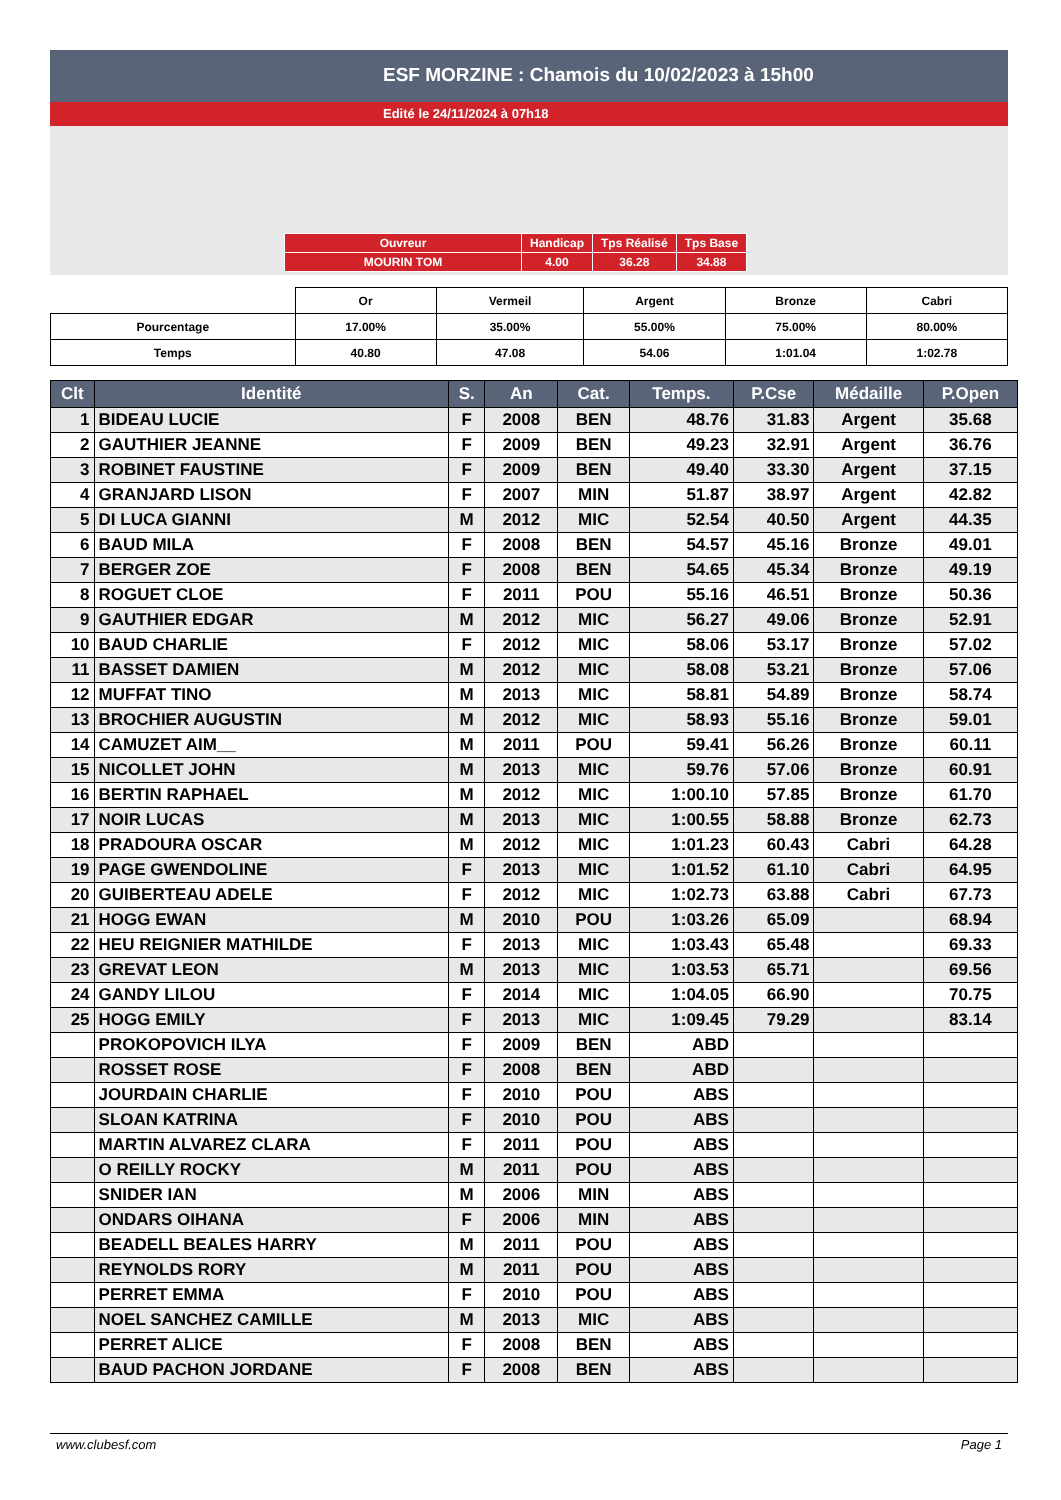ESF MORZINE : Chamois du 10/02/2023 à 15h00
Edité le 24/11/2024 à 07h18
| Ouvreur | Handicap | Tps Réalisé | Tps Base |
| MOURIN TOM | 4.00 | 36.28 | 34.88 |
| | Or | Vermeil | Argent | Bronze | Cabri |
| Pourcentage | 17.00% | 35.00% | 55.00% | 75.00% | 80.00% |
| Temps | 40.80 | 47.08 | 54.06 | 1:01.04 | 1:02.78 |
| Clt | Identité | S. | An | Cat. | Temps. | P.Cse | Médaille | P.Open |
| --- | --- | --- | --- | --- | --- | --- | --- | --- |
| 1 | BIDEAU LUCIE | F | 2008 | BEN | 48.76 | 31.83 | Argent | 35.68 |
| 2 | GAUTHIER JEANNE | F | 2009 | BEN | 49.23 | 32.91 | Argent | 36.76 |
| 3 | ROBINET FAUSTINE | F | 2009 | BEN | 49.40 | 33.30 | Argent | 37.15 |
| 4 | GRANJARD LISON | F | 2007 | MIN | 51.87 | 38.97 | Argent | 42.82 |
| 5 | DI LUCA GIANNI | M | 2012 | MIC | 52.54 | 40.50 | Argent | 44.35 |
| 6 | BAUD MILA | F | 2008 | BEN | 54.57 | 45.16 | Bronze | 49.01 |
| 7 | BERGER ZOE | F | 2008 | BEN | 54.65 | 45.34 | Bronze | 49.19 |
| 8 | ROGUET CLOE | F | 2011 | POU | 55.16 | 46.51 | Bronze | 50.36 |
| 9 | GAUTHIER EDGAR | M | 2012 | MIC | 56.27 | 49.06 | Bronze | 52.91 |
| 10 | BAUD CHARLIE | F | 2012 | MIC | 58.06 | 53.17 | Bronze | 57.02 |
| 11 | BASSET DAMIEN | M | 2012 | MIC | 58.08 | 53.21 | Bronze | 57.06 |
| 12 | MUFFAT TINO | M | 2013 | MIC | 58.81 | 54.89 | Bronze | 58.74 |
| 13 | BROCHIER AUGUSTIN | M | 2012 | MIC | 58.93 | 55.16 | Bronze | 59.01 |
| 14 | CAMUZET AIM__ | M | 2011 | POU | 59.41 | 56.26 | Bronze | 60.11 |
| 15 | NICOLLET JOHN | M | 2013 | MIC | 59.76 | 57.06 | Bronze | 60.91 |
| 16 | BERTIN RAPHAEL | M | 2012 | MIC | 1:00.10 | 57.85 | Bronze | 61.70 |
| 17 | NOIR LUCAS | M | 2013 | MIC | 1:00.55 | 58.88 | Bronze | 62.73 |
| 18 | PRADOURA OSCAR | M | 2012 | MIC | 1:01.23 | 60.43 | Cabri | 64.28 |
| 19 | PAGE GWENDOLINE | F | 2013 | MIC | 1:01.52 | 61.10 | Cabri | 64.95 |
| 20 | GUIBERTEAU ADELE | F | 2012 | MIC | 1:02.73 | 63.88 | Cabri | 67.73 |
| 21 | HOGG EWAN | M | 2010 | POU | 1:03.26 | 65.09 | | 68.94 |
| 22 | HEU REIGNIER MATHILDE | F | 2013 | MIC | 1:03.43 | 65.48 | | 69.33 |
| 23 | GREVAT LEON | M | 2013 | MIC | 1:03.53 | 65.71 | | 69.56 |
| 24 | GANDY LILOU | F | 2014 | MIC | 1:04.05 | 66.90 | | 70.75 |
| 25 | HOGG EMILY | F | 2013 | MIC | 1:09.45 | 79.29 | | 83.14 |
| | PROKOPOVICH ILYA | F | 2009 | BEN | ABD | | | |
| | ROSSET ROSE | F | 2008 | BEN | ABD | | | |
| | JOURDAIN CHARLIE | F | 2010 | POU | ABS | | | |
| | SLOAN KATRINA | F | 2010 | POU | ABS | | | |
| | MARTIN ALVAREZ CLARA | F | 2011 | POU | ABS | | | |
| | O REILLY ROCKY | M | 2011 | POU | ABS | | | |
| | SNIDER IAN | M | 2006 | MIN | ABS | | | |
| | ONDARS OIHANA | F | 2006 | MIN | ABS | | | |
| | BEADELL BEALES HARRY | M | 2011 | POU | ABS | | | |
| | REYNOLDS RORY | M | 2011 | POU | ABS | | | |
| | PERRET EMMA | F | 2010 | POU | ABS | | | |
| | NOEL SANCHEZ CAMILLE | M | 2013 | MIC | ABS | | | |
| | PERRET ALICE | F | 2008 | BEN | ABS | | | |
| | BAUD PACHON JORDANE | F | 2008 | BEN | ABS | | | |
www.clubesf.com Page 1